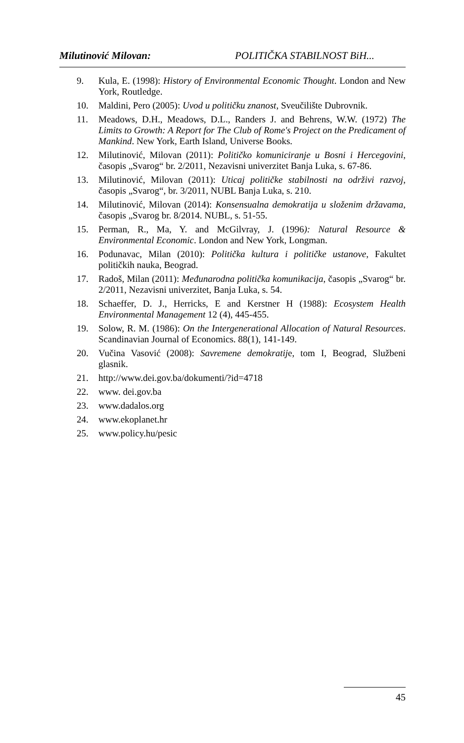Milutinović Milovan: POLITIČKA STABILNOST BiH...
9. Kula, E. (1998): History of Environmental Economic Thought. London and New York, Routledge.
10. Maldini, Pero (2005): Uvod u političku znanost, Sveučilište Dubrovnik.
11. Meadows, D.H., Meadows, D.L., Randers J. and Behrens, W.W. (1972) The Limits to Growth: A Report for The Club of Rome's Project on the Predicament of Mankind. New York, Earth Island, Universe Books.
12. Milutinović, Milovan (2011): Političko komuniciranje u Bosni i Hercegovini, časopis „Svarog“ br. 2/2011, Nezavisni univerzitet Banja Luka, s. 67-86.
13. Milutinović, Milovan (2011): Uticaj političke stabilnosti na održivi razvoj, časopis „Svarog“, br. 3/2011, NUBL Banja Luka, s. 210.
14. Milutinović, Milovan (2014): Konsensualna demokratija u složenim državama, časopis „Svarog br. 8/2014. NUBL, s. 51-55.
15. Perman, R., Ma, Y. and McGilvray, J. (1996): Natural Resource & Environmental Economic. London and New York, Longman.
16. Podunavac, Milan (2010): Politička kultura i političke ustanove, Fakultet političkih nauka, Beograd.
17. Radoš, Milan (2011): Međunarodna politička komunikacija, časopis „Svarog“ br. 2/2011, Nezavisni univerzitet, Banja Luka, s. 54.
18. Schaeffer, D. J., Herricks, E and Kerstner H (1988): Ecosystem Health Environmental Management 12 (4), 445-455.
19. Solow, R. M. (1986): On the Intergenerational Allocation of Natural Resources. Scandinavian Journal of Economics. 88(1), 141-149.
20. Vučina Vasović (2008): Savremene demokratije, tom I, Beograd, Službeni glasnik.
21. http://www.dei.gov.ba/dokumenti/?id=4718
22. www. dei.gov.ba
23. www.dadalos.org
24. www.ekoplanet.hr
25. www.policy.hu/pesic
45